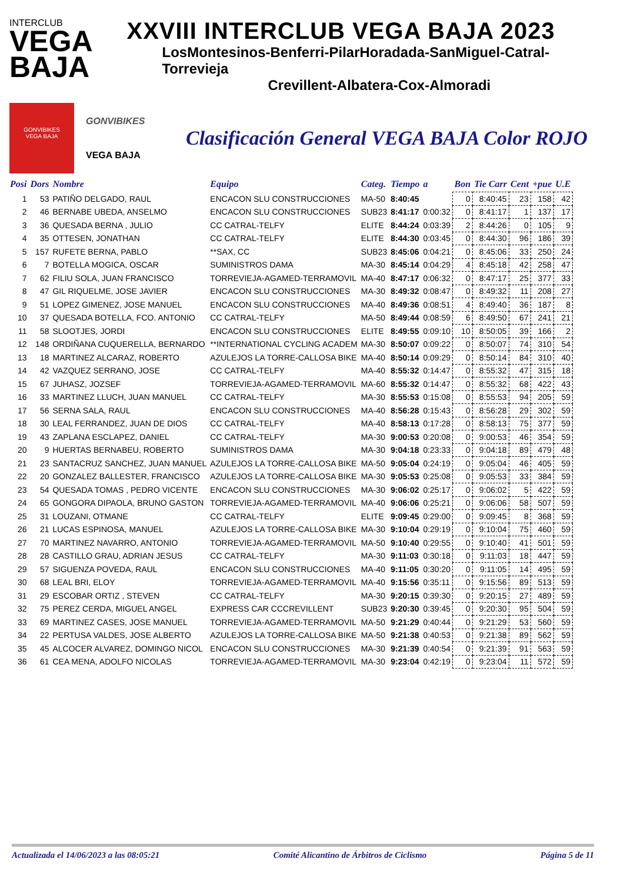INTERCLUB
VEGA
BAJA
XXVIII INTERCLUB VEGA BAJA 2023
LosMontesinos-Benferri-PilarHoradada-SanMiguel-Catral-Torrevieja
Crevillent-Albatera-Cox-Almoradi
GONVIBIKES
VEGA BAJA
GONVIBIKES
VEGA BAJA
Clasificación General VEGA BAJA Color ROJO
| Posi | Dors | Nombre | Equipo | Categ. | Tiempo | a | Bon | Tie Carr | Cent | +pue | U.E |
| --- | --- | --- | --- | --- | --- | --- | --- | --- | --- | --- | --- |
| 1 | 53 | PATIÑO DELGADO, RAUL | ENCACON SLU CONSTRUCCIONES | MA-50 | 8:40:45 | | 0 | 8:40:45 | 23 | 158 | 42 |
| 2 | 46 | BERNABE UBEDA, ANSELMO | ENCACON SLU CONSTRUCCIONES | SUB23 | 8:41:17 | 0:00:32 | 0 | 8:41:17 | 1 | 137 | 17 |
| 3 | 36 | QUESADA BERNA , JULIO | CC CATRAL-TELFY | ELITE | 8:44:24 | 0:03:39 | 2 | 8:44:26 | 0 | 105 | 9 |
| 4 | 35 | OTTESEN, JONATHAN | CC CATRAL-TELFY | ELITE | 8:44:30 | 0:03:45 | 0 | 8:44:30 | 96 | 186 | 39 |
| 5 | 157 | RUFETE BERNA, PABLO | **SAX, CC | SUB23 | 8:45:06 | 0:04:21 | 0 | 8:45:06 | 33 | 250 | 24 |
| 6 | 7 | BOTELLA MOGICA, OSCAR | SUMINISTROS DAMA | MA-30 | 8:45:14 | 0:04:29 | 4 | 8:45:18 | 42 | 258 | 47 |
| 7 | 62 | FILIU SOLA, JUAN FRANCISCO | TORREVIEJA-AGAMED-TERRAMOVIL | MA-40 | 8:47:17 | 0:06:32 | 0 | 8:47:17 | 25 | 377 | 33 |
| 8 | 47 | GIL RIQUELME, JOSE JAVIER | ENCACON SLU CONSTRUCCIONES | MA-30 | 8:49:32 | 0:08:47 | 0 | 8:49:32 | 11 | 208 | 27 |
| 9 | 51 | LOPEZ GIMENEZ, JOSE MANUEL | ENCACON SLU CONSTRUCCIONES | MA-40 | 8:49:36 | 0:08:51 | 4 | 8:49:40 | 36 | 187 | 8 |
| 10 | 37 | QUESADA BOTELLA, FCO. ANTONIO | CC CATRAL-TELFY | MA-50 | 8:49:44 | 0:08:59 | 6 | 8:49:50 | 67 | 241 | 21 |
| 11 | 58 | SLOOTJES, JORDI | ENCACON SLU CONSTRUCCIONES | ELITE | 8:49:55 | 0:09:10 | 10 | 8:50:05 | 39 | 166 | 2 |
| 12 | 148 | ORDIÑANA CUQUERELLA, BERNARDO | **INTERNATIONAL CYCLING ACADEM | MA-30 | 8:50:07 | 0:09:22 | 0 | 8:50:07 | 74 | 310 | 54 |
| 13 | 18 | MARTINEZ ALCARAZ, ROBERTO | AZULEJOS LA TORRE-CALLOSA BIKE | MA-40 | 8:50:14 | 0:09:29 | 0 | 8:50:14 | 84 | 310 | 40 |
| 14 | 42 | VAZQUEZ SERRANO, JOSE | CC CATRAL-TELFY | MA-40 | 8:55:32 | 0:14:47 | 0 | 8:55:32 | 47 | 315 | 18 |
| 15 | 67 | JUHASZ, JOZSEF | TORREVIEJA-AGAMED-TERRAMOVIL | MA-60 | 8:55:32 | 0:14:47 | 0 | 8:55:32 | 68 | 422 | 43 |
| 16 | 33 | MARTINEZ LLUCH, JUAN MANUEL | CC CATRAL-TELFY | MA-30 | 8:55:53 | 0:15:08 | 0 | 8:55:53 | 94 | 205 | 59 |
| 17 | 56 | SERNA SALA, RAUL | ENCACON SLU CONSTRUCCIONES | MA-40 | 8:56:28 | 0:15:43 | 0 | 8:56:28 | 29 | 302 | 59 |
| 18 | 30 | LEAL FERRANDEZ, JUAN DE DIOS | CC CATRAL-TELFY | MA-40 | 8:58:13 | 0:17:28 | 0 | 8:58:13 | 75 | 377 | 59 |
| 19 | 43 | ZAPLANA ESCLAPEZ, DANIEL | CC CATRAL-TELFY | MA-30 | 9:00:53 | 0:20:08 | 0 | 9:00:53 | 46 | 354 | 59 |
| 20 | 9 | HUERTAS BERNABEU, ROBERTO | SUMINISTROS DAMA | MA-30 | 9:04:18 | 0:23:33 | 0 | 9:04:18 | 89 | 479 | 48 |
| 21 | 23 | SANTACRUZ SANCHEZ, JUAN MANUEL | AZULEJOS LA TORRE-CALLOSA BIKE | MA-50 | 9:05:04 | 0:24:19 | 0 | 9:05:04 | 46 | 405 | 59 |
| 22 | 20 | GONZALEZ BALLESTER, FRANCISCO | AZULEJOS LA TORRE-CALLOSA BIKE | MA-30 | 9:05:53 | 0:25:08 | 0 | 9:05:53 | 33 | 384 | 59 |
| 23 | 54 | QUESADA TOMAS , PEDRO VICENTE | ENCACON SLU CONSTRUCCIONES | MA-30 | 9:06:02 | 0:25:17 | 0 | 9:06:02 | 5 | 422 | 59 |
| 24 | 65 | GONGORA DIPAOLA, BRUNO GASTON | TORREVIEJA-AGAMED-TERRAMOVIL | MA-40 | 9:06:06 | 0:25:21 | 0 | 9:06:06 | 58 | 507 | 59 |
| 25 | 31 | LOUZANI, OTMANE | CC CATRAL-TELFY | ELITE | 9:09:45 | 0:29:00 | 0 | 9:09:45 | 8 | 368 | 59 |
| 26 | 21 | LUCAS ESPINOSA, MANUEL | AZULEJOS LA TORRE-CALLOSA BIKE | MA-30 | 9:10:04 | 0:29:19 | 0 | 9:10:04 | 75 | 460 | 59 |
| 27 | 70 | MARTINEZ NAVARRO, ANTONIO | TORREVIEJA-AGAMED-TERRAMOVIL | MA-50 | 9:10:40 | 0:29:55 | 0 | 9:10:40 | 41 | 501 | 59 |
| 28 | 28 | CASTILLO GRAU, ADRIAN JESUS | CC CATRAL-TELFY | MA-30 | 9:11:03 | 0:30:18 | 0 | 9:11:03 | 18 | 447 | 59 |
| 29 | 57 | SIGUENZA POVEDA, RAUL | ENCACON SLU CONSTRUCCIONES | MA-40 | 9:11:05 | 0:30:20 | 0 | 9:11:05 | 14 | 495 | 59 |
| 30 | 68 | LEAL BRI, ELOY | TORREVIEJA-AGAMED-TERRAMOVIL | MA-40 | 9:15:56 | 0:35:11 | 0 | 9:15:56 | 89 | 513 | 59 |
| 31 | 29 | ESCOBAR ORTIZ , STEVEN | CC CATRAL-TELFY | MA-30 | 9:20:15 | 0:39:30 | 0 | 9:20:15 | 27 | 489 | 59 |
| 32 | 75 | PEREZ CERDA, MIGUEL ANGEL | EXPRESS CAR CCCREVILLENT | SUB23 | 9:20:30 | 0:39:45 | 0 | 9:20:30 | 95 | 504 | 59 |
| 33 | 69 | MARTINEZ CASES, JOSE MANUEL | TORREVIEJA-AGAMED-TERRAMOVIL | MA-50 | 9:21:29 | 0:40:44 | 0 | 9:21:29 | 53 | 560 | 59 |
| 34 | 22 | PERTUSA VALDES, JOSE ALBERTO | AZULEJOS LA TORRE-CALLOSA BIKE | MA-50 | 9:21:38 | 0:40:53 | 0 | 9:21:38 | 89 | 562 | 59 |
| 35 | 45 | ALCOCER ALVAREZ, DOMINGO NICOL | ENCACON SLU CONSTRUCCIONES | MA-30 | 9:21:39 | 0:40:54 | 0 | 9:21:39 | 91 | 563 | 59 |
| 36 | 61 | CEA MENA, ADOLFO NICOLAS | TORREVIEJA-AGAMED-TERRAMOVIL | MA-30 | 9:23:04 | 0:42:19 | 0 | 9:23:04 | 11 | 572 | 59 |
Actualizada el 14/06/2023 a las 08:05:21 Comité Alicantino de Árbitros de Ciclismo Página 5 de 11